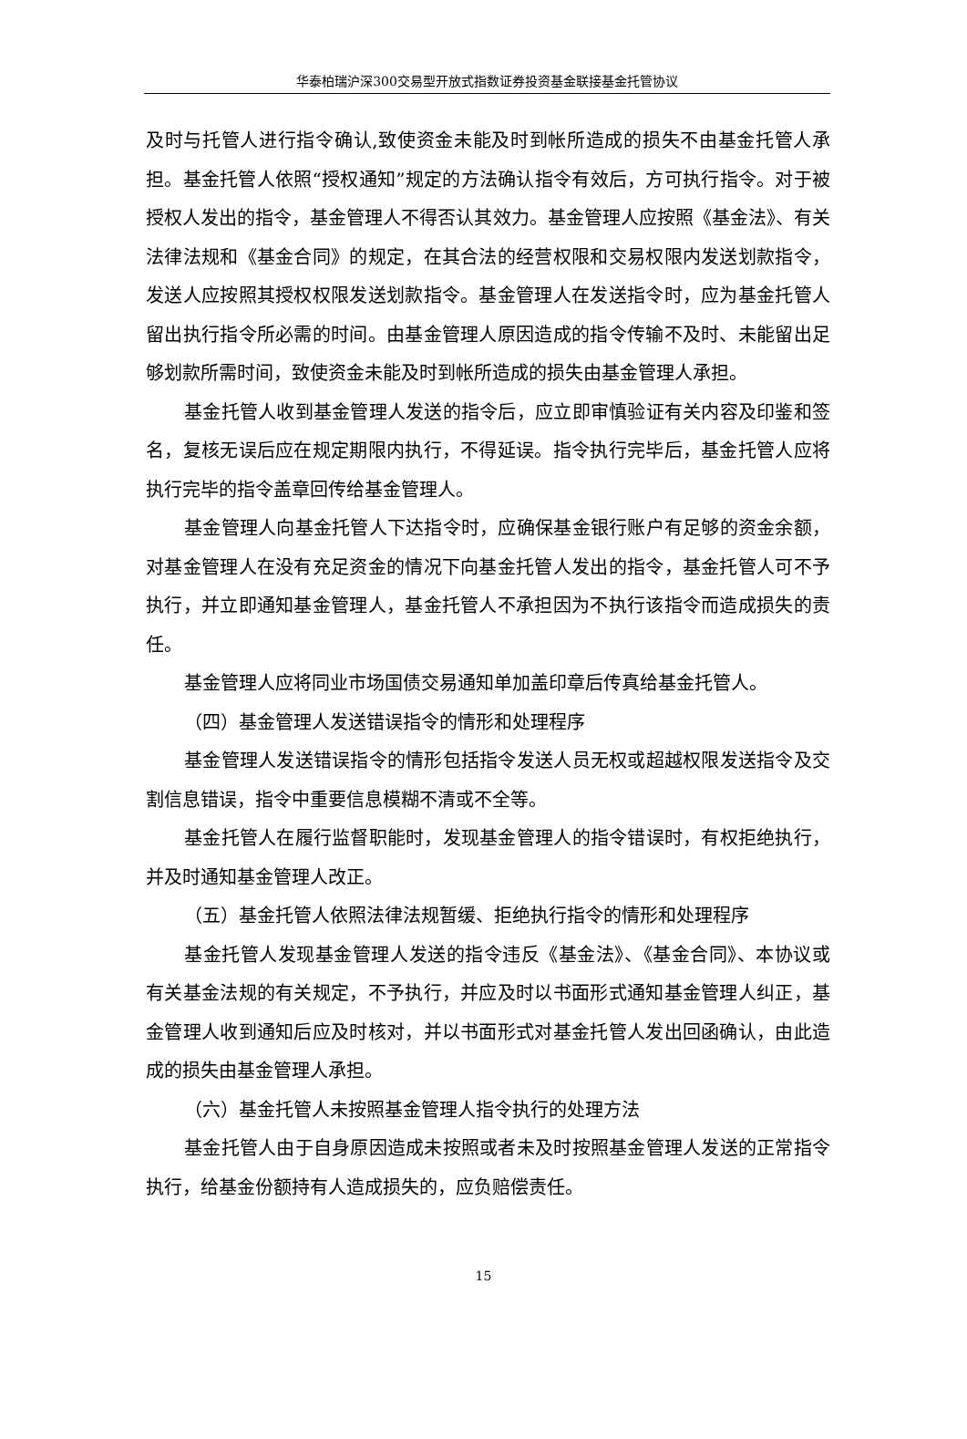华泰柏瑞沪深300交易型开放式指数证券投资基金联接基金托管协议
及时与托管人进行指令确认,致使资金未能及时到帐所造成的损失不由基金托管人承担。基金托管人依照“授权通知”规定的方法确认指令有效后，方可执行指令。对于被授权人发出的指令，基金管理人不得否认其效力。基金管理人应按照《基金法》、有关法律法规和《基金合同》的规定，在其合法的经营权限和交易权限内发送划款指令，发送人应按照其授权权限发送划款指令。基金管理人在发送指令时，应为基金托管人留出执行指令所必需的时间。由基金管理人原因造成的指令传输不及时、未能留出足够划款所需时间，致使资金未能及时到帐所造成的损失由基金管理人承担。
基金托管人收到基金管理人发送的指令后，应立即审慎验证有关内容及印鉴和签名，复核无误后应在规定期限内执行，不得延误。指令执行完毕后，基金托管人应将执行完毕的指令盖章回传给基金管理人。
基金管理人向基金托管人下达指令时，应确保基金银行账户有足够的资金余额，对基金管理人在没有充足资金的情况下向基金托管人发出的指令，基金托管人可不予执行，并立即通知基金管理人，基金托管人不承担因为不执行该指令而造成损失的责任。
基金管理人应将同业市场国债交易通知单加盖印章后传真给基金托管人。
（四）基金管理人发送错误指令的情形和处理程序
基金管理人发送错误指令的情形包括指令发送人员无权或超越权限发送指令及交割信息错误，指令中重要信息模糊不清或不全等。
基金托管人在履行监督职能时，发现基金管理人的指令错误时，有权拒绝执行，并及时通知基金管理人改正。
（五）基金托管人依照法律法规暂缓、拒绝执行指令的情形和处理程序
基金托管人发现基金管理人发送的指令违反《基金法》、《基金合同》、本协议或有关基金法规的有关规定，不予执行，并应及时以书面形式通知基金管理人纠正，基金管理人收到通知后应及时核对，并以书面形式对基金托管人发出回函确认，由此造成的损失由基金管理人承担。
（六）基金托管人未按照基金管理人指令执行的处理方法
基金托管人由于自身原因造成未按照或者未及时按照基金管理人发送的正常指令执行，给基金份额持有人造成损失的，应负赔偿责任。
15